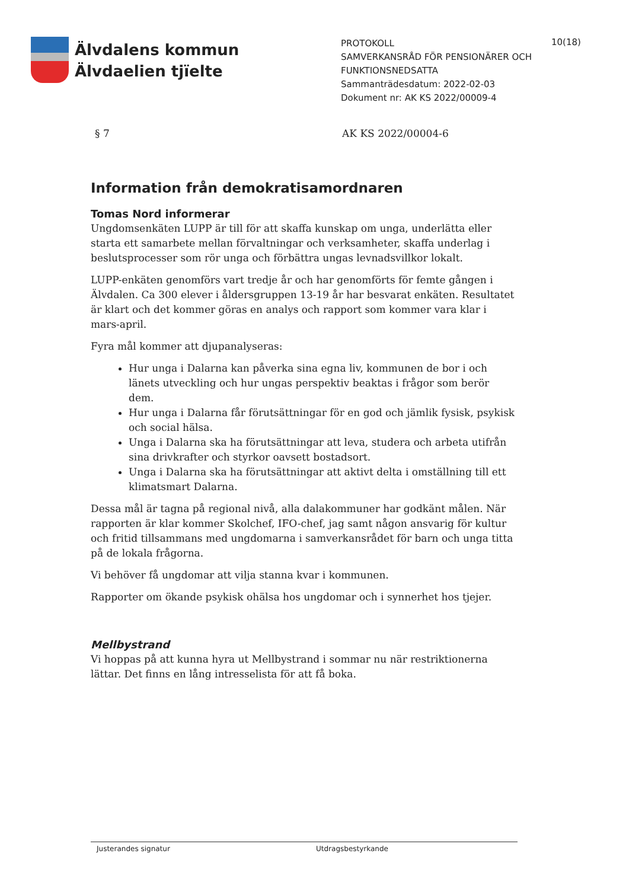Älvdalens kommun
Älvdaelien tjïelte
PROTOKOLL
SAMVERKANSRÅD FÖR PENSIONÄRER OCH FUNKTIONSNEDSATTA
Sammanträdesdatum: 2022-02-03
Dokument nr: AK KS 2022/00009-4
10(18)
§ 7 AK KS 2022/00004-6
Information från demokratisamordnaren
Tomas Nord informerar
Ungdomsenkäten LUPP är till för att skaffa kunskap om unga, underlätta eller starta ett samarbete mellan förvaltningar och verksamheter, skaffa underlag i beslutsprocesser som rör unga och förbättra ungas levnadsvillkor lokalt.
LUPP-enkäten genomförs vart tredje år och har genomförts för femte gången i Älvdalen. Ca 300 elever i åldersgruppen 13-19 år har besvarat enkäten. Resultatet är klart och det kommer göras en analys och rapport som kommer vara klar i mars-april.
Fyra mål kommer att djupanalyseras:
Hur unga i Dalarna kan påverka sina egna liv, kommunen de bor i och länets utveckling och hur ungas perspektiv beaktas i frågor som berör dem.
Hur unga i Dalarna får förutsättningar för en god och jämlik fysisk, psykisk och social hälsa.
Unga i Dalarna ska ha förutsättningar att leva, studera och arbeta utifrån sina drivkrafter och styrkor oavsett bostadsort.
Unga i Dalarna ska ha förutsättningar att aktivt delta i omställning till ett klimatsmart Dalarna.
Dessa mål är tagna på regional nivå, alla dalakommuner har godkänt målen. När rapporten är klar kommer Skolchef, IFO-chef, jag samt någon ansvarig för kultur och fritid tillsammans med ungdomarna i samverkansrådet för barn och unga titta på de lokala frågorna.
Vi behöver få ungdomar att vilja stanna kvar i kommunen.
Rapporter om ökande psykisk ohälsa hos ungdomar och i synnerhet hos tjejer.
Mellbystrand
Vi hoppas på att kunna hyra ut Mellbystrand i sommar nu när restriktionerna lättar. Det finns en lång intresselista för att få boka.
Justerandes signatur Utdragsbestyrkande